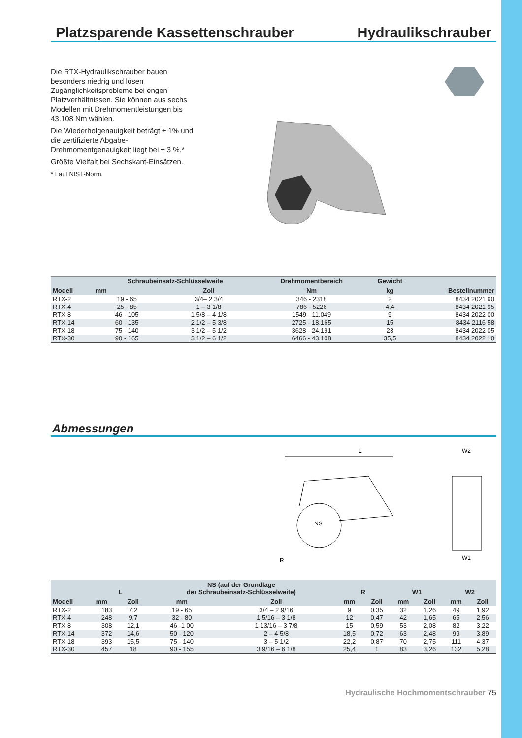Platzsparende Kassettenschrauber Hydraulikschrauber
Die RTX-Hydraulikschrauber bauen besonders niedrig und lösen Zugänglichkeitsprobleme bei engen Platzverhältnissen. Sie können aus sechs Modellen mit Drehmomentleistungen bis 43.108 Nm wählen.
Die Wiederholgenauigkeit beträgt ± 1% und die zertifizierte Abgabe-Drehmomentgenauigkeit liegt bei ± 3 %.*
Größte Vielfalt bei Sechskant-Einsätzen.
* Laut NIST-Norm.
| Modell | Schraubeinsatz-Schlüsselweite | | Drehmomentbereich | Gewicht | Bestellnummer |
| --- | --- | --- | --- | --- | --- |
| | mm | Zoll | Nm | kg | |
| RTX-2 | 19 - 65 | 3/4– 2 3/4 | 346 - 2318 | 2 | 8434 2021 90 |
| RTX-4 | 25 - 85 | 1 – 3 1/8 | 786 - 5226 | 4,4 | 8434 2021 95 |
| RTX-8 | 46 - 105 | 1 5/8 – 4 1/8 | 1549 - 11.049 | 9 | 8434 2022 00 |
| RTX-14 | 60 - 135 | 2 1/2 – 5 3/8 | 2725 - 18.165 | 15 | 8434 2116 58 |
| RTX-18 | 75 - 140 | 3 1/2 – 5 1/2 | 3628 - 24.191 | 23 | 8434 2022 05 |
| RTX-30 | 90 - 165 | 3 1/2 – 6 1/2 | 6466 - 43.108 | 35,5 | 8434 2022 10 |
Abmessungen
L
NS
R
W2
W1
| Modell | L | | NS (auf der Grundlage der Schraubeinsatz-Schlüsselweite) | | R | | W1 | | W2 | |
| --- | --- | --- | --- | --- | --- | --- | --- | --- | --- | --- |
| | mm | Zoll | mm | Zoll | mm | Zoll | mm | Zoll | mm | Zoll |
| RTX-2 | 183 | 7,2 | 19 - 65 | 3/4 – 2 9/16 | 9 | 0,35 | 32 | 1,26 | 49 | 1,92 |
| RTX-4 | 248 | 9,7 | 32 - 80 | 1 5/16 – 3 1/8 | 12 | 0,47 | 42 | 1,65 | 65 | 2,56 |
| RTX-8 | 308 | 12,1 | 46 -1 00 | 1 13/16 – 3 7/8 | 15 | 0,59 | 53 | 2,08 | 82 | 3,22 |
| RTX-14 | 372 | 14,6 | 50 - 120 | 2 – 4 5/8 | 18,5 | 0,72 | 63 | 2,48 | 99 | 3,89 |
| RTX-18 | 393 | 15,5 | 75 - 140 | 3 – 5 1/2 | 22,2 | 0,87 | 70 | 2,75 | 111 | 4,37 |
| RTX-30 | 457 | 18 | 90 - 155 | 3 9/16 – 6 1/8 | 25,4 | 1 | 83 | 3,26 | 132 | 5,28 |
Hydraulische Hochmomentschrauber 75